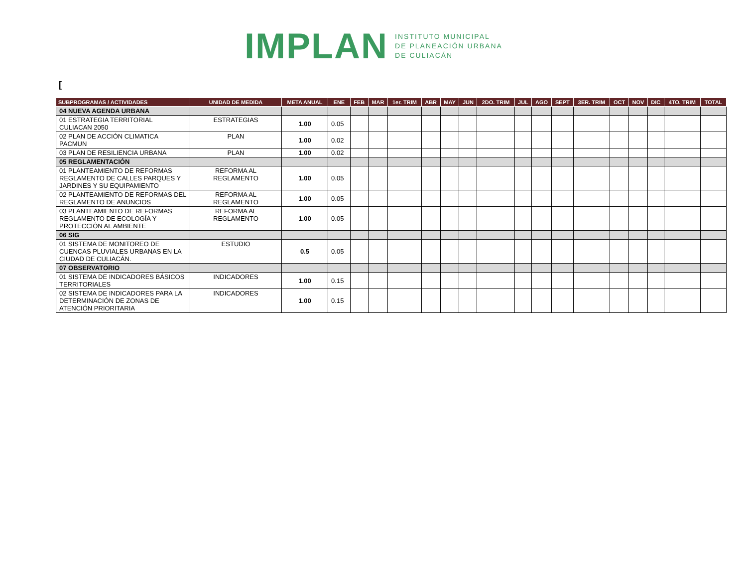IMPLAN INSTITUTO MUNICIPAL
DE PLANEACIÓN URBANA
DE CULIACÁN
[
| SUBPROGRAMAS / ACTIVIDADES | UNIDAD DE MEDIDA | META ANUAL | ENE | FEB | MAR | 1er. TRIM | ABR | MAY | JUN | 2DO. TRIM | JUL | AGO | SEPT | 3ER. TRIM | OCT | NOV | DIC | 4TO. TRIM | TOTAL |
| --- | --- | --- | --- | --- | --- | --- | --- | --- | --- | --- | --- | --- | --- | --- | --- | --- | --- | --- | --- |
| 04 NUEVA AGENDA URBANA | | | | | | | | | | | | | | | | | | | |
| 01 ESTRATEGIA TERRITORIAL CULIACAN 2050 | ESTRATEGIAS | 1.00 | 0.05 | | | | | | | | | | | | | | | | |
| 02 PLAN DE ACCIÓN CLIMATICA PACMUN | PLAN | 1.00 | 0.02 | | | | | | | | | | | | | | | | |
| 03 PLAN DE RESILIENCIA URBANA | PLAN | 1.00 | 0.02 | | | | | | | | | | | | | | | | |
| 05 REGLAMENTACIÓN | | | | | | | | | | | | | | | | | | | |
| 01 PLANTEAMIENTO DE REFORMAS REGLAMENTO DE CALLES PARQUES Y JARDINES Y SU EQUIPAMIENTO | REFORMA AL REGLAMENTO | 1.00 | 0.05 | | | | | | | | | | | | | | | | |
| 02 PLANTEAMIENTO DE REFORMAS DEL REGLAMENTO DE ANUNCIOS | REFORMA AL REGLAMENTO | 1.00 | 0.05 | | | | | | | | | | | | | | | | |
| 03 PLANTEAMIENTO DE REFORMAS REGLAMENTO DE ECOLOGÍA Y PROTECCIÓN AL AMBIENTE | REFORMA AL REGLAMENTO | 1.00 | 0.05 | | | | | | | | | | | | | | | | |
| 06 SIG | | | | | | | | | | | | | | | | | | | |
| 01 SISTEMA DE MONITOREO DE CUENCAS PLUVIALES URBANAS EN LA CIUDAD DE CULIACÁN. | ESTUDIO | 0.5 | 0.05 | | | | | | | | | | | | | | | | |
| 07 OBSERVATORIO | | | | | | | | | | | | | | | | | | | |
| 01 SISTEMA DE INDICADORES BÁSICOS TERRITORIALES | INDICADORES | 1.00 | 0.15 | | | | | | | | | | | | | | | | |
| 02 SISTEMA DE INDICADORES PARA LA DETERMINACIÓN DE ZONAS DE ATENCIÓN PRIORITARIA | INDICADORES | 1.00 | 0.15 | | | | | | | | | | | | | | | | |